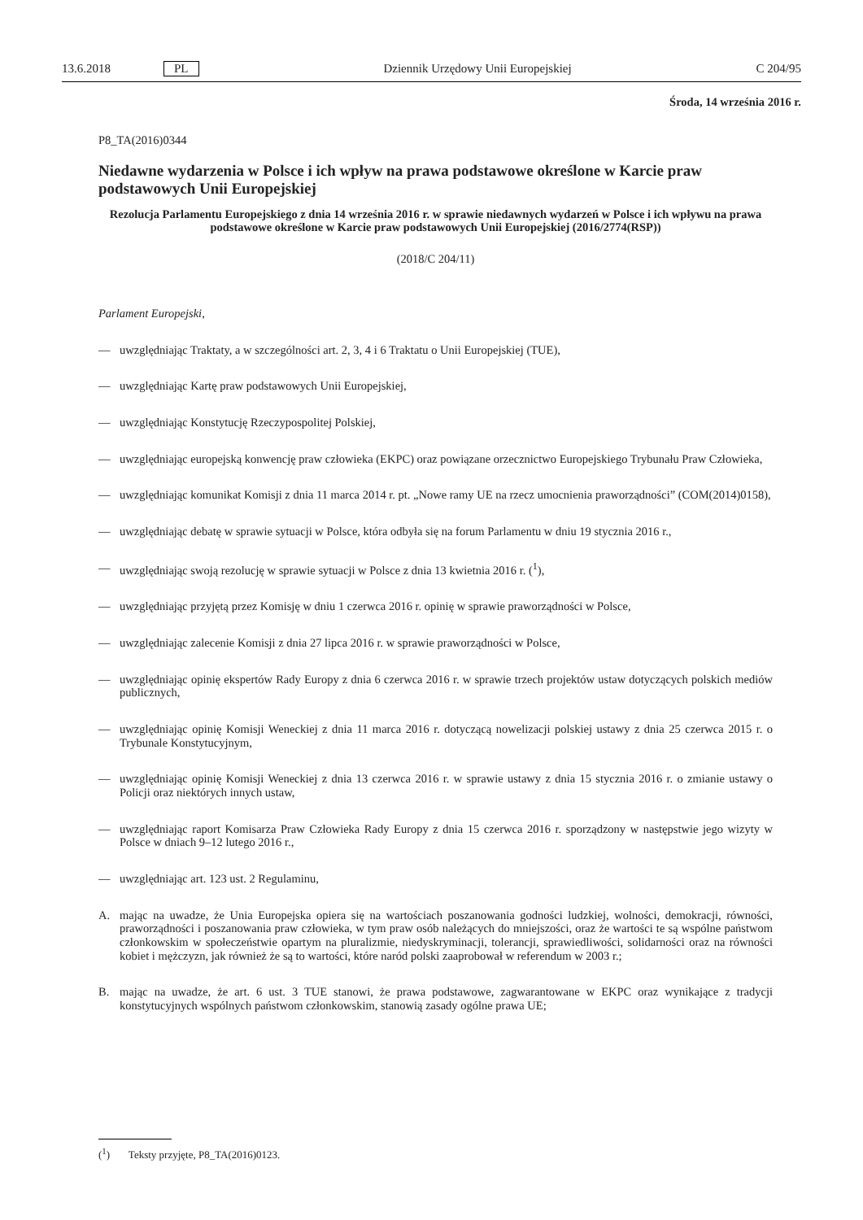13.6.2018 PL Dziennik Urzędowy Unii Europejskiej C 204/95
Środa, 14 września 2016 r.
P8_TA(2016)0344
Niedawne wydarzenia w Polsce i ich wpływ na prawa podstawowe określone w Karcie praw podstawowych Unii Europejskiej
Rezolucja Parlamentu Europejskiego z dnia 14 września 2016 r. w sprawie niedawnych wydarzeń w Polsce i ich wpływu na prawa podstawowe określone w Karcie praw podstawowych Unii Europejskiej (2016/2774(RSP))
(2018/C 204/11)
Parlament Europejski,
—
uwzględniając Traktaty, a w szczególności art. 2, 3, 4 i 6 Traktatu o Unii Europejskiej (TUE),
—
uwzględniając Kartę praw podstawowych Unii Europejskiej,
—
uwzględniając Konstytucję Rzeczypospolitej Polskiej,
—
uwzględniając europejską konwencję praw człowieka (EKPC) oraz powiązane orzecznictwo Europejskiego Trybunału Praw Człowieka,
—
uwzględniając komunikat Komisji z dnia 11 marca 2014 r. pt. „Nowe ramy UE na rzecz umocnienia praworządności” (COM(2014)0158),
—
uwzględniając debatę w sprawie sytuacji w Polsce, która odbyła się na forum Parlamentu w dniu 19 stycznia 2016 r.,
—
uwzględniając swoją rezolucję w sprawie sytuacji w Polsce z dnia 13 kwietnia 2016 r. (<sup>1</sup>),
—
uwzględniając przyjętą przez Komisję w dniu 1 czerwca 2016 r. opinię w sprawie praworządności w Polsce,
—
uwzględniając zalecenie Komisji z dnia 27 lipca 2016 r. w sprawie praworządności w Polsce,
—
uwzględniając opinię ekspertów Rady Europy z dnia 6 czerwca 2016 r. w sprawie trzech projektów ustaw dotyczących polskich mediów publicznych,
—
uwzględniając opinię Komisji Weneckiej z dnia 11 marca 2016 r. dotyczącą nowelizacji polskiej ustawy z dnia 25 czerwca 2015 r. o Trybunale Konstytucyjnym,
—
uwzględniając opinię Komisji Weneckiej z dnia 13 czerwca 2016 r. w sprawie ustawy z dnia 15 stycznia 2016 r. o zmianie ustawy o Policji oraz niektórych innych ustaw,
—
uwzględniając raport Komisarza Praw Człowieka Rady Europy z dnia 15 czerwca 2016 r. sporządzony w następstwie jego wizyty w Polsce w dniach 9–12 lutego 2016 r.,
—
uwzględniając art. 123 ust. 2 Regulaminu,
A.
mając na uwadze, że Unia Europejska opiera się na wartościach poszanowania godności ludzkiej, wolności, demokracji, równości, praworządności i poszanowania praw człowieka, w tym praw osób należących do mniejszości, oraz że wartości te są wspólne państwom członkowskim w społeczeństwie opartym na pluralizmie, niedyskryminacji, tolerancji, sprawiedliwości, solidarności oraz na równości kobiet i mężczyzn, jak również że są to wartości, które naród polski zaaprobował w referendum w 2003 r.;
B.
mając na uwadze, że art. 6 ust. 3 TUE stanowi, że prawa podstawowe, zagwarantowane w EKPC oraz wynikające z tradycji konstytucyjnych wspólnych państwom członkowskim, stanowią zasady ogólne prawa UE;
(<sup>1</sup>) Teksty przyjęte, P8_TA(2016)0123.